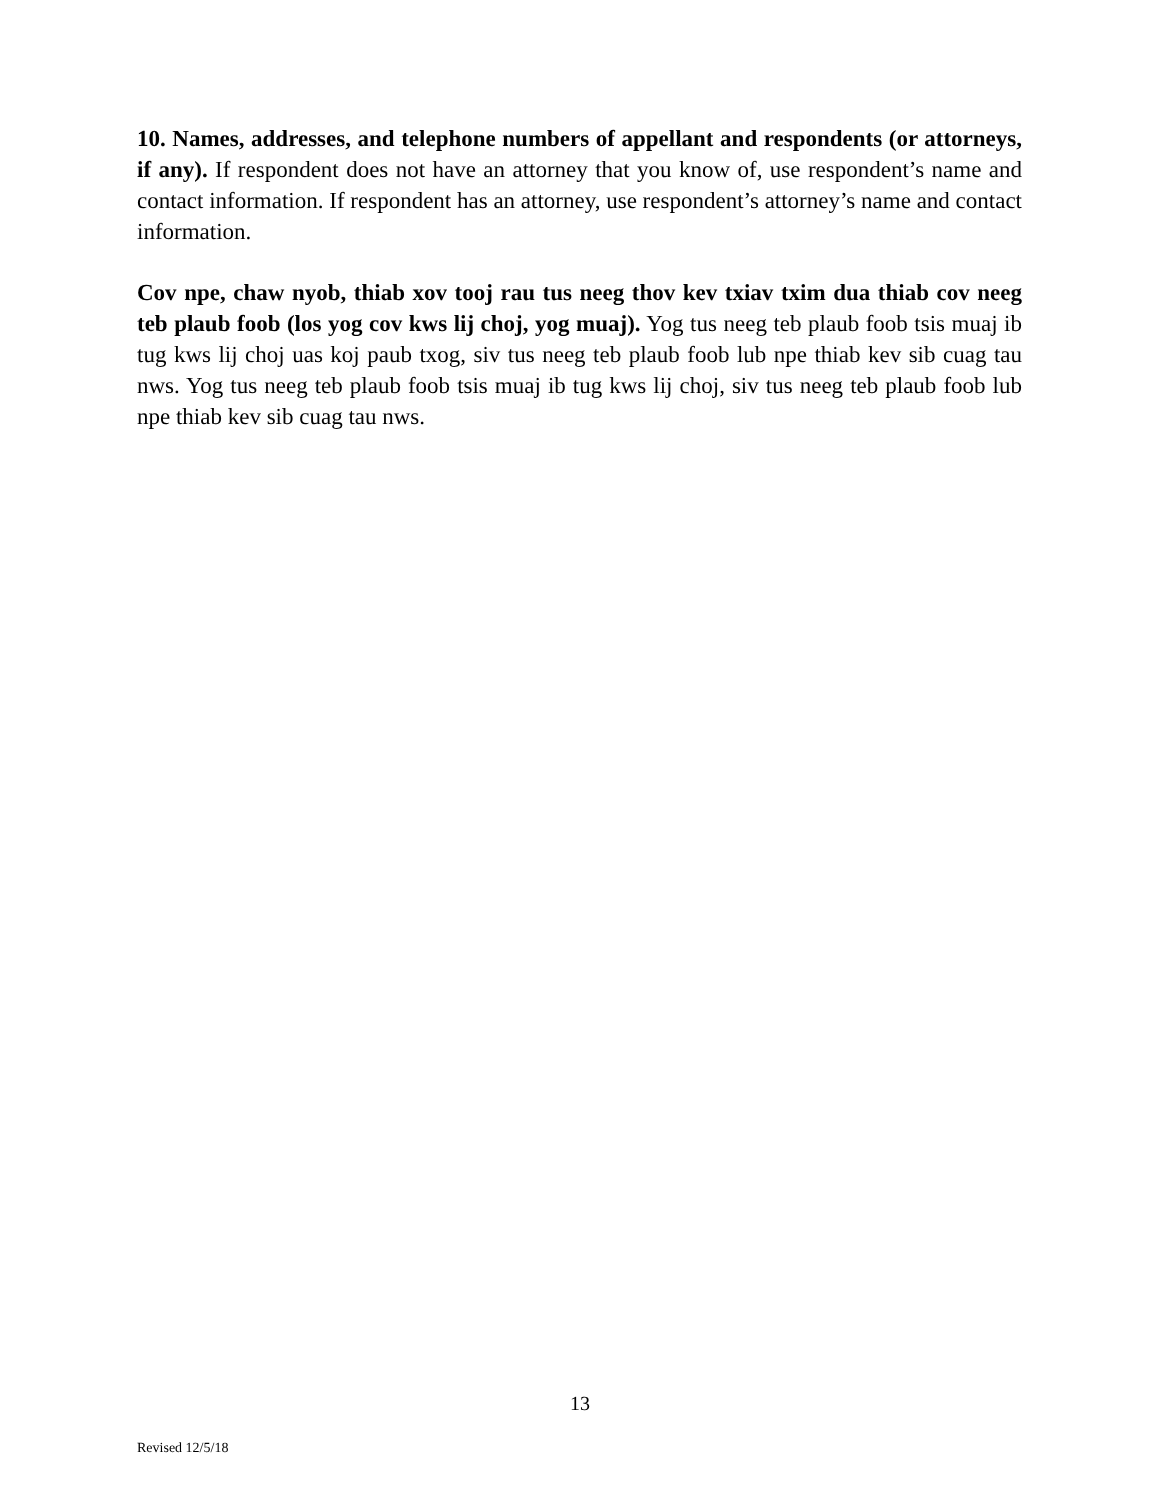10. Names, addresses, and telephone numbers of appellant and respondents (or attorneys, if any). If respondent does not have an attorney that you know of, use respondent’s name and contact information. If respondent has an attorney, use respondent’s attorney’s name and contact information.
Cov npe, chaw nyob, thiab xov tooj rau tus neeg thov kev txiav txim dua thiab cov neeg teb plaub foob (los yog cov kws lij choj, yog muaj). Yog tus neeg teb plaub foob tsis muaj ib tug kws lij choj uas koj paub txog, siv tus neeg teb plaub foob lub npe thiab kev sib cuag tau nws. Yog tus neeg teb plaub foob tsis muaj ib tug kws lij choj, siv tus neeg teb plaub foob lub npe thiab kev sib cuag tau nws.
13
Revised 12/5/18